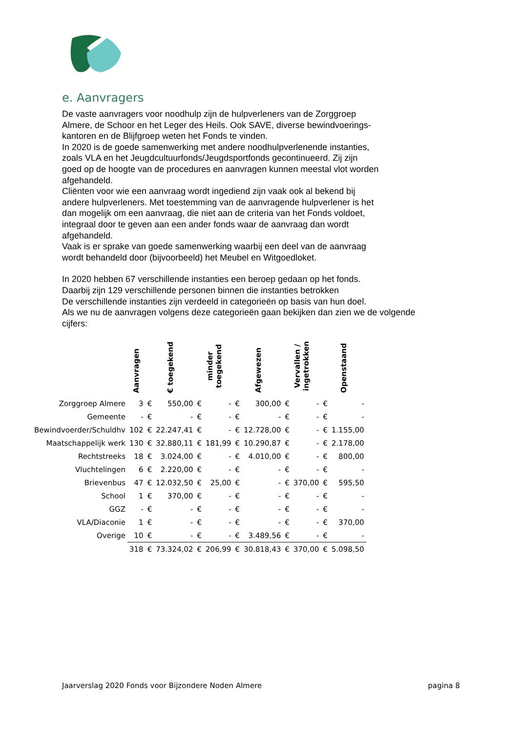e. Aanvragers
De vaste aanvragers voor noodhulp zijn de hulpverleners van de Zorggroep
Almere, de Schoor en het Leger des Heils. Ook SAVE, diverse bewindvoerings-
kantoren en de Blijfgroep weten het Fonds te vinden.
In 2020 is de goede samenwerking met andere noodhulpverlenende instanties,
zoals VLA en het Jeugdcultuurfonds/Jeugdsportfonds gecontinueerd. Zij zijn
goed op de hoogte van de procedures en aanvragen kunnen meestal vlot worden
afgehandeld.
Cliënten voor wie een aanvraag wordt ingediend zijn vaak ook al bekend bij
andere hulpverleners. Met toestemming van de aanvragende hulpverlener is het
dan mogelijk om een aanvraag, die niet aan de criteria van het Fonds voldoet,
integraal door te geven aan een ander fonds waar de aanvraag dan wordt
afgehandeld.
Vaak is er sprake van goede samenwerking waarbij een deel van de aanvraag
wordt behandeld door (bijvoorbeeld) het Meubel en Witgoedloket.
In 2020 hebben 67 verschillende instanties een beroep gedaan op het fonds.
Daarbij zijn 129 verschillende personen binnen die instanties betrokken
De verschillende instanties zijn verdeeld in categorieën op basis van hun doel.
Als we nu de aanvragen volgens deze categorieën gaan bekijken dan zien we de volgende
cijfers:
| | Aanvragen | € toegekend | | minder toegekend | | Afgewezen | | Vervallen / ingetrokken | | Openstaand | |
| --- | --- | --- | --- | --- | --- | --- | --- | --- | --- | --- | --- |
| Zorggroep Almere | 3 | € | 550,00 | € | - | € | 300,00 | € | - | € | - |
| Gemeente | - | € | - | € | - | € | - | € | - | € | - |
| Bewindvoerder/Schuldhv | 102 | € | 22.247,41 | € | - | € | 12.728,00 | € | - | € | 1.155,00 |
| Maatschappelijk werk | 130 | € | 32.880,11 | € | 181,99 | € | 10.290,87 | € | - | € | 2.178,00 |
| Rechtstreeks | 18 | € | 3.024,00 | € | - | € | 4.010,00 | € | - | € | 800,00 |
| Vluchtelingen | 6 | € | 2.220,00 | € | - | € | - | € | - | € | - |
| Brievenbus | 47 | € | 12.032,50 | € | 25,00 | € | - | € | 370,00 | € | 595,50 |
| School | 1 | € | 370,00 | € | - | € | - | € | - | € | - |
| GGZ | - | € | - | € | - | € | - | € | - | € | - |
| VLA/Diaconie | 1 | € | - | € | - | € | - | € | - | € | 370,00 |
| Overige | 10 | € | - | € | - | € | 3.489,56 | € | - | € | - |
| | 318 | € | 73.324,02 | € | 206,99 | € | 30.818,43 | € | 370,00 | € | 5.098,50 |
Jaarverslag 2020 Fonds voor Bijzondere Noden Almere pagina 8